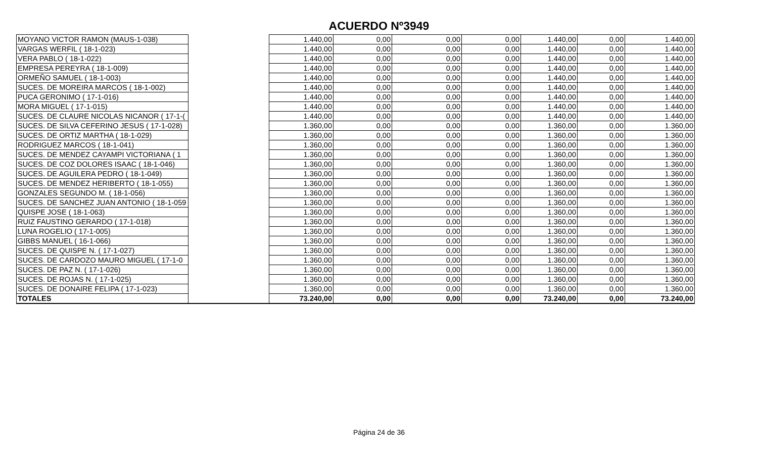ACUERDO Nº3949
| MOYANO VICTOR RAMON (MAUS-1-038) | | 1.440,00 | 0,00 | 0,00 | 0,00 | 1.440,00 | 0,00 | 1.440,00 |
| VARGAS WERFIL ( 18-1-023) | | 1.440,00 | 0,00 | 0,00 | 0,00 | 1.440,00 | 0,00 | 1.440,00 |
| VERA PABLO ( 18-1-022) | | 1.440,00 | 0,00 | 0,00 | 0,00 | 1.440,00 | 0,00 | 1.440,00 |
| EMPRESA PEREYRA ( 18-1-009) | | 1.440,00 | 0,00 | 0,00 | 0,00 | 1.440,00 | 0,00 | 1.440,00 |
| ORMEÑO SAMUEL ( 18-1-003) | | 1.440,00 | 0,00 | 0,00 | 0,00 | 1.440,00 | 0,00 | 1.440,00 |
| SUCES. DE MOREIRA MARCOS ( 18-1-002) | | 1.440,00 | 0,00 | 0,00 | 0,00 | 1.440,00 | 0,00 | 1.440,00 |
| PUCA GERONIMO ( 17-1-016) | | 1.440,00 | 0,00 | 0,00 | 0,00 | 1.440,00 | 0,00 | 1.440,00 |
| MORA MIGUEL ( 17-1-015) | | 1.440,00 | 0,00 | 0,00 | 0,00 | 1.440,00 | 0,00 | 1.440,00 |
| SUCES. DE CLAURE NICOLAS NICANOR ( 17-1-( | | 1.440,00 | 0,00 | 0,00 | 0,00 | 1.440,00 | 0,00 | 1.440,00 |
| SUCES. DE SILVA CEFERINO JESUS ( 17-1-028) | | 1.360,00 | 0,00 | 0,00 | 0,00 | 1.360,00 | 0,00 | 1.360,00 |
| SUCES. DE ORTIZ MARTHA ( 18-1-029) | | 1.360,00 | 0,00 | 0,00 | 0,00 | 1.360,00 | 0,00 | 1.360,00 |
| RODRIGUEZ MARCOS ( 18-1-041) | | 1.360,00 | 0,00 | 0,00 | 0,00 | 1.360,00 | 0,00 | 1.360,00 |
| SUCES. DE MENDEZ CAYAMPI VICTORIANA ( 1 | | 1.360,00 | 0,00 | 0,00 | 0,00 | 1.360,00 | 0,00 | 1.360,00 |
| SUCES. DE COZ DOLORES ISAAC ( 18-1-046) | | 1.360,00 | 0,00 | 0,00 | 0,00 | 1.360,00 | 0,00 | 1.360,00 |
| SUCES. DE AGUILERA PEDRO ( 18-1-049) | | 1.360,00 | 0,00 | 0,00 | 0,00 | 1.360,00 | 0,00 | 1.360,00 |
| SUCES. DE MENDEZ HERIBERTO ( 18-1-055) | | 1.360,00 | 0,00 | 0,00 | 0,00 | 1.360,00 | 0,00 | 1.360,00 |
| GONZALES SEGUNDO M. ( 18-1-056) | | 1.360,00 | 0,00 | 0,00 | 0,00 | 1.360,00 | 0,00 | 1.360,00 |
| SUCES. DE SANCHEZ JUAN ANTONIO ( 18-1-059 | | 1.360,00 | 0,00 | 0,00 | 0,00 | 1.360,00 | 0,00 | 1.360,00 |
| QUISPE JOSE ( 18-1-063) | | 1.360,00 | 0,00 | 0,00 | 0,00 | 1.360,00 | 0,00 | 1.360,00 |
| RUIZ FAUSTINO GERARDO ( 17-1-018) | | 1.360,00 | 0,00 | 0,00 | 0,00 | 1.360,00 | 0,00 | 1.360,00 |
| LUNA ROGELIO ( 17-1-005) | | 1.360,00 | 0,00 | 0,00 | 0,00 | 1.360,00 | 0,00 | 1.360,00 |
| GIBBS MANUEL ( 16-1-066) | | 1.360,00 | 0,00 | 0,00 | 0,00 | 1.360,00 | 0,00 | 1.360,00 |
| SUCES. DE QUISPE N. ( 17-1-027) | | 1.360,00 | 0,00 | 0,00 | 0,00 | 1.360,00 | 0,00 | 1.360,00 |
| SUCES. DE CARDOZO MAURO MIGUEL ( 17-1-0 | | 1.360,00 | 0,00 | 0,00 | 0,00 | 1.360,00 | 0,00 | 1.360,00 |
| SUCES. DE PAZ N. ( 17-1-026) | | 1.360,00 | 0,00 | 0,00 | 0,00 | 1.360,00 | 0,00 | 1.360,00 |
| SUCES. DE ROJAS N. ( 17-1-025) | | 1.360,00 | 0,00 | 0,00 | 0,00 | 1.360,00 | 0,00 | 1.360,00 |
| SUCES. DE DONAIRE FELIPA ( 17-1-023) | | 1.360,00 | 0,00 | 0,00 | 0,00 | 1.360,00 | 0,00 | 1.360,00 |
| TOTALES | | 73.240,00 | 0,00 | 0,00 | 0,00 | 73.240,00 | 0,00 | 73.240,00 |
Página 24 de 36